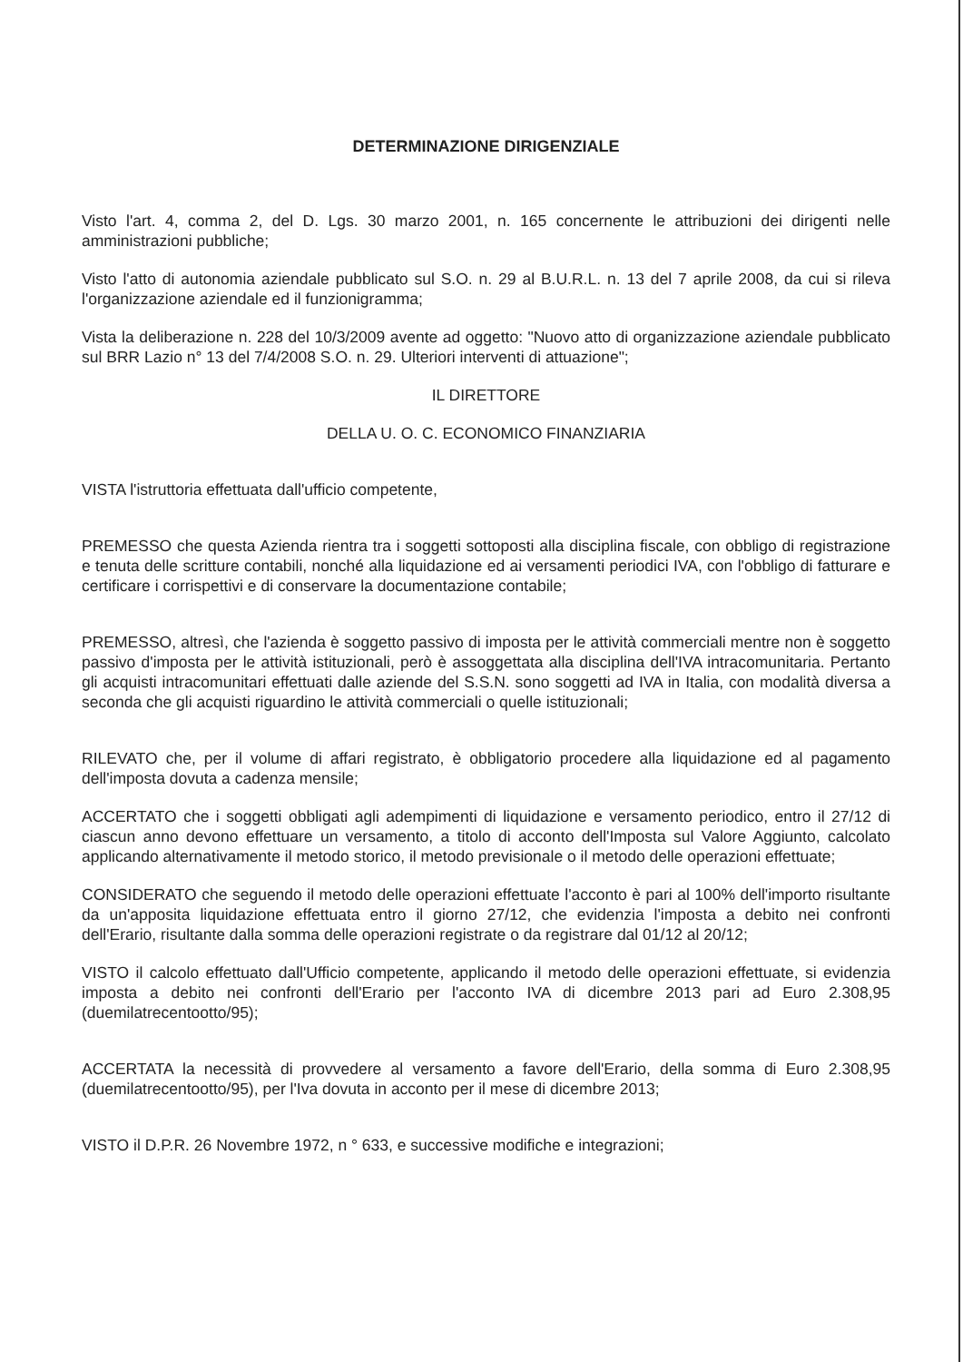DETERMINAZIONE DIRIGENZIALE
Visto l'art. 4, comma 2, del D. Lgs. 30 marzo 2001, n. 165 concernente le attribuzioni dei dirigenti nelle amministrazioni pubbliche;
Visto l'atto di autonomia aziendale pubblicato sul S.O. n. 29 al B.U.R.L. n. 13 del 7 aprile 2008, da cui si rileva l'organizzazione aziendale ed il funzionigramma;
Vista la deliberazione n. 228 del 10/3/2009 avente ad oggetto: "Nuovo atto di organizzazione aziendale pubblicato sul BRR Lazio n° 13 del 7/4/2008 S.O. n. 29. Ulteriori interventi di attuazione";
IL DIRETTORE
DELLA U. O. C. ECONOMICO FINANZIARIA
VISTA l'istruttoria effettuata dall'ufficio competente,
PREMESSO che questa Azienda rientra tra i soggetti sottoposti alla disciplina fiscale, con obbligo di registrazione e tenuta delle scritture contabili, nonché alla liquidazione ed ai versamenti periodici IVA, con l'obbligo di fatturare e certificare i corrispettivi e di conservare la documentazione contabile;
PREMESSO, altresì, che l'azienda è soggetto passivo di imposta per le attività commerciali mentre non è soggetto passivo d'imposta per le attività istituzionali, però è assoggettata alla disciplina dell'IVA intracomunitaria. Pertanto gli acquisti intracomunitari effettuati dalle aziende del S.S.N. sono soggetti ad IVA in Italia, con modalità diversa a seconda che gli acquisti riguardino le attività commerciali o quelle istituzionali;
RILEVATO che, per il volume di affari registrato, è obbligatorio procedere alla liquidazione ed al pagamento dell'imposta dovuta a cadenza mensile;
ACCERTATO che i soggetti obbligati agli adempimenti di liquidazione e versamento periodico, entro il 27/12 di ciascun anno devono effettuare un versamento, a titolo di acconto dell'Imposta sul Valore Aggiunto, calcolato applicando alternativamente il metodo storico, il metodo previsionale o il metodo delle operazioni effettuate;
CONSIDERATO che seguendo il metodo delle operazioni effettuate l'acconto è pari al 100% dell'importo risultante da un'apposita liquidazione effettuata entro il giorno 27/12, che evidenzia l'imposta a debito nei confronti dell'Erario, risultante dalla somma delle operazioni registrate o da registrare dal 01/12 al 20/12;
VISTO il calcolo effettuato dall'Ufficio competente, applicando il metodo delle operazioni effettuate, si evidenzia imposta a debito nei confronti dell'Erario per l'acconto IVA di dicembre 2013 pari ad Euro 2.308,95 (duemilatrecentootto/95);
ACCERTATA la necessità di provvedere al versamento a favore dell'Erario, della somma di Euro 2.308,95 (duemilatrecentootto/95), per l'Iva dovuta in acconto per il mese di dicembre 2013;
VISTO il D.P.R. 26 Novembre 1972, n ° 633, e successive modifiche e integrazioni;